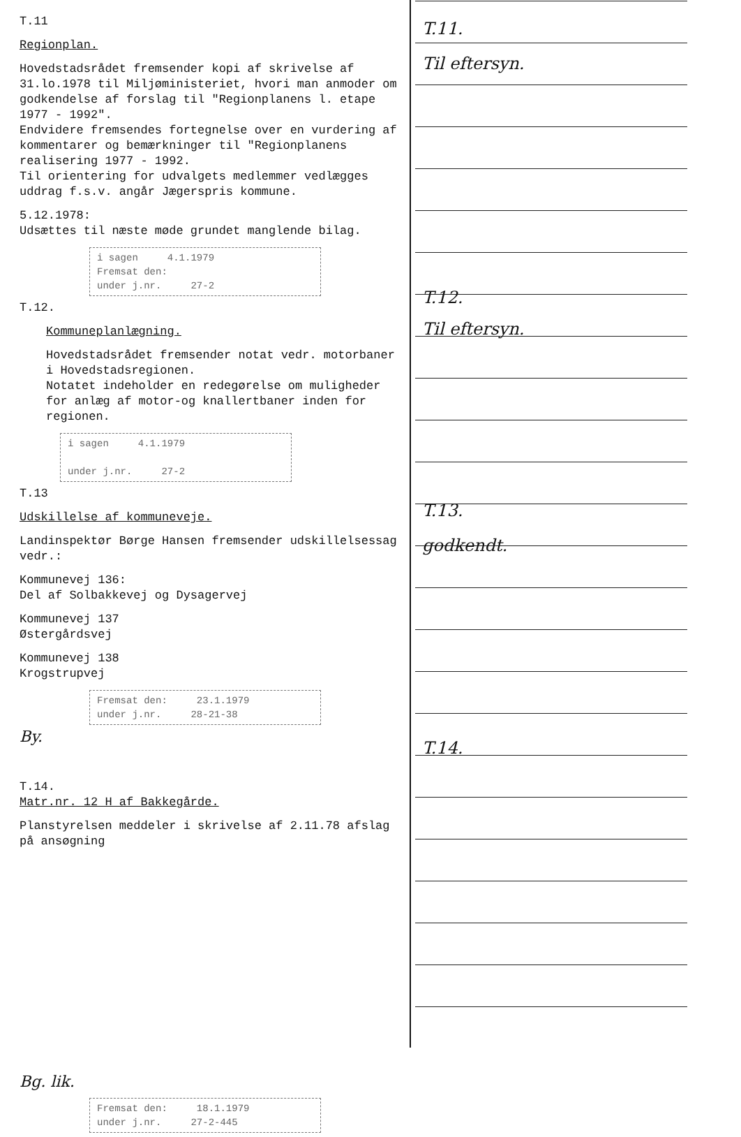T.11
Regionplan.
Hovedstadsrådet fremsender kopi af skrivelse af 31.lo.1978 til Miljøministeriet, hvori man anmoder om godkendelse af forslag til "Regionplanens l. etape 1977 - 1992".
Endvidere fremsendes fortegnelse over en vurdering af kommentarer og bemærkninger til "Regionplanens realisering 1977 - 1992.
Til orientering for udvalgets medlemmer vedlægges uddrag f.s.v. angår Jægerspris kommune.
5.12.1978:
Udsættes til næste møde grundet manglende bilag.
i sagen 4.1.1979
Fremsat den:
under j.nr. 27-2
T.12.
Kommuneplanlægning.
Hovedstadsrådet fremsender notat vedr. motorbaner i Hovedstadsregionen.
Notatet indeholder en redegørelse om muligheder for anlæg af motor-og knallertbaner inden for regionen.
i sagen 4.1.1979
under j.nr. 27-2
T.13
Udskillelse af kommuneveje.
Landinspektør Børge Hansen fremsender udskillelsessag vedr.:
Kommunevej 136:
Del af Solbakkevej og Dysagervej
Kommunevej 137
Østergårdsvej
Kommunevej 138
Krogstrupvej
Fremsat den: 23.1.1979
under j.nr. 28-21-38
By.
T.14.
Matr.nr. 12 H af Bakkegårde.
Planstyrelsen meddeler i skrivelse af 2.11.78 afslag på ansøgning
Bg. lik.
Fremsat den: 18.1.1979
under j.nr. 27-2-445
T.11.
Til eftersyn.
T.12.
Til eftersyn.
T.13.
godkendt.
T.14.